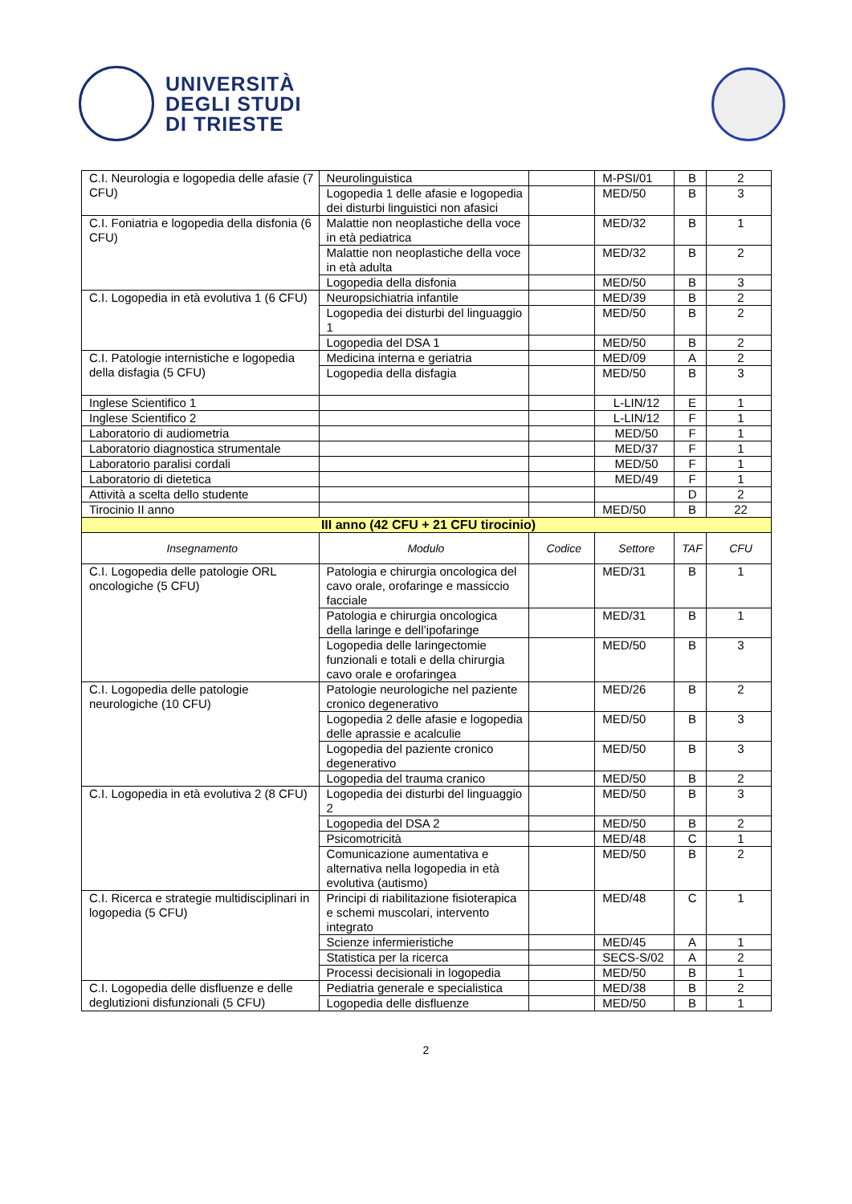UNIVERSITÀ
DEGLI STUDI
DI TRIESTE
| C.I. Neurologia e logopedia delle afasie (7 CFU) | Neurolinguistica | | M-PSI/01 | B | 2 |
| | Logopedia 1 delle afasie e logopedia dei disturbi linguistici non afasici | | MED/50 | B | 3 |
| C.I. Foniatria e logopedia della disfonia (6 CFU) | Malattie non neoplastiche della voce in età pediatrica | | MED/32 | B | 1 |
| | Malattie non neoplastiche della voce in età adulta | | MED/32 | B | 2 |
| | Logopedia della disfonia | | MED/50 | B | 3 |
| C.I. Logopedia in età evolutiva 1 (6 CFU) | Neuropsichiatria infantile | | MED/39 | B | 2 |
| | Logopedia dei disturbi del linguaggio 1 | | MED/50 | B | 2 |
| | Logopedia del DSA 1 | | MED/50 | B | 2 |
| C.I. Patologie internistiche e logopedia della disfagia (5 CFU) | Medicina interna e geriatria | | MED/09 | A | 2 |
| | Logopedia della disfagia | | MED/50 | B | 3 |
| Inglese Scientifico 1 | | | L-LIN/12 | E | 1 |
| Inglese Scientifico 2 | | | L-LIN/12 | F | 1 |
| Laboratorio di audiometria | | | MED/50 | F | 1 |
| Laboratorio diagnostica strumentale | | | MED/37 | F | 1 |
| Laboratorio paralisi cordali | | | MED/50 | F | 1 |
| Laboratorio di dietetica | | | MED/49 | F | 1 |
| Attività a scelta dello studente | | | | D | 2 |
| Tirocinio II anno | | | MED/50 | B | 22 |
| III anno (42 CFU + 21 CFU tirocinio) | | | | | |
| Insegnamento | Modulo | Codice | Settore | TAF | CFU |
| C.I. Logopedia delle patologie ORL oncologiche (5 CFU) | Patologia e chirurgia oncologica del cavo orale, orofaringe e massiccio facciale | | MED/31 | B | 1 |
| | Patologia e chirurgia oncologica della laringe e dell’ipofaringe | | MED/31 | B | 1 |
| | Logopedia delle laringectomie funzionali e totali e della chirurgia cavo orale e orofaringea | | MED/50 | B | 3 |
| C.I. Logopedia delle patologie neurologiche (10 CFU) | Patologie neurologiche nel paziente cronico degenerativo | | MED/26 | B | 2 |
| | Logopedia 2 delle afasie e logopedia delle aprassie e acalculie | | MED/50 | B | 3 |
| | Logopedia del paziente cronico degenerativo | | MED/50 | B | 3 |
| | Logopedia del trauma cranico | | MED/50 | B | 2 |
| C.I. Logopedia in età evolutiva 2 (8 CFU) | Logopedia dei disturbi del linguaggio 2 | | MED/50 | B | 3 |
| | Logopedia del DSA 2 | | MED/50 | B | 2 |
| | Psicomotricità | | MED/48 | C | 1 |
| | Comunicazione aumentativa e alternativa nella logopedia in età evolutiva (autismo) | | MED/50 | B | 2 |
| C.I. Ricerca e strategie multidisciplinari in logopedia (5 CFU) | Principi di riabilitazione fisioterapica e schemi muscolari, intervento integrato | | MED/48 | C | 1 |
| | Scienze infermieristiche | | MED/45 | A | 1 |
| | Statistica per la ricerca | | SECS-S/02 | A | 2 |
| | Processi decisionali in logopedia | | MED/50 | B | 1 |
| C.I. Logopedia delle disfluenze e delle deglutizioni disfunzionali (5 CFU) | Pediatria generale e specialistica | | MED/38 | B | 2 |
| | Logopedia delle disfluenze | | MED/50 | B | 1 |
2